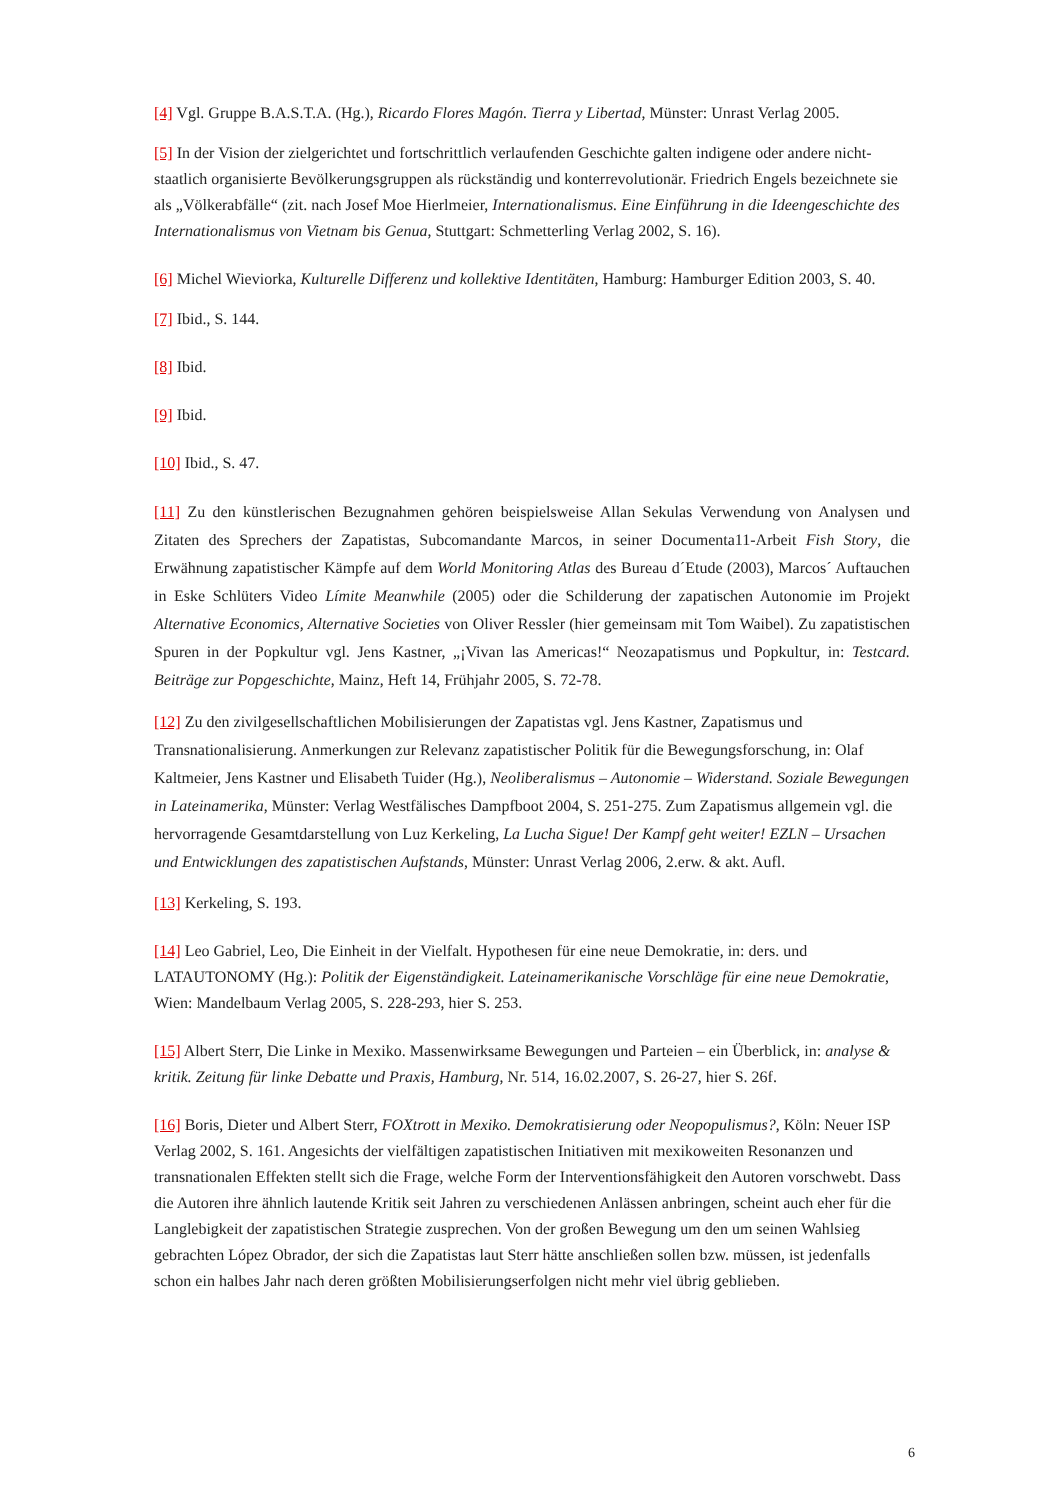[4] Vgl. Gruppe B.A.S.T.A. (Hg.), Ricardo Flores Magón. Tierra y Libertad, Münster: Unrast Verlag 2005.
[5] In der Vision der zielgerichtet und fortschrittlich verlaufenden Geschichte galten indigene oder andere nicht-staatlich organisierte Bevölkerungsgruppen als rückständig und konterrevolutionär. Friedrich Engels bezeichnete sie als „Völkerabfälle“ (zit. nach Josef Moe Hierlmeier, Internationalismus. Eine Einführung in die Ideengeschichte des Internationalismus von Vietnam bis Genua, Stuttgart: Schmetterling Verlag 2002, S. 16).
[6] Michel Wieviorka, Kulturelle Differenz und kollektive Identitäten, Hamburg: Hamburger Edition 2003, S. 40.
[7] Ibid., S. 144.
[8] Ibid.
[9] Ibid.
[10] Ibid., S. 47.
[11] Zu den künstlerischen Bezugnahmen gehören beispielsweise Allan Sekulas Verwendung von Analysen und Zitaten des Sprechers der Zapatistas, Subcomandante Marcos, in seiner Documenta11-Arbeit Fish Story, die Erwähnung zapatistischer Kämpfe auf dem World Monitoring Atlas des Bureau d´Etude (2003), Marcos´ Auftauchen in Eske Schlüters Video Límite Meanwhile (2005) oder die Schilderung der zapatischen Autonomie im Projekt Alternative Economics, Alternative Societies von Oliver Ressler (hier gemeinsam mit Tom Waibel). Zu zapatistischen Spuren in der Popkultur vgl. Jens Kastner, „¡Vivan las Americas!“ Neozapatismus und Popkultur, in: Testcard. Beiträge zur Popgeschichte, Mainz, Heft 14, Frühjahr 2005, S. 72-78.
[12] Zu den zivilgesellschaftlichen Mobilisierungen der Zapatistas vgl. Jens Kastner, Zapatismus und Transnationalisierung. Anmerkungen zur Relevanz zapatistischer Politik für die Bewegungsforschung, in: Olaf Kaltmeier, Jens Kastner und Elisabeth Tuider (Hg.), Neoliberalismus – Autonomie – Widerstand. Soziale Bewegungen in Lateinamerika, Münster: Verlag Westfälisches Dampfboot 2004, S. 251-275. Zum Zapatismus allgemein vgl. die hervorragende Gesamtdarstellung von Luz Kerkeling, La Lucha Sigue! Der Kampf geht weiter! EZLN – Ursachen und Entwicklungen des zapatistischen Aufstands, Münster: Unrast Verlag 2006, 2.erw. & akt. Aufl.
[13] Kerkeling, S. 193.
[14] Leo Gabriel, Leo, Die Einheit in der Vielfalt. Hypothesen für eine neue Demokratie, in: ders. und LATAUTONOMY (Hg.): Politik der Eigenständigkeit. Lateinamerikanische Vorschläge für eine neue Demokratie, Wien: Mandelbaum Verlag 2005, S. 228-293, hier S. 253.
[15] Albert Sterr, Die Linke in Mexiko. Massenwirksame Bewegungen und Parteien – ein Überblick, in: analyse & kritik. Zeitung für linke Debatte und Praxis, Hamburg, Nr. 514, 16.02.2007, S. 26-27, hier S. 26f.
[16] Boris, Dieter und Albert Sterr, FOXtrott in Mexiko. Demokratisierung oder Neopopulismus?, Köln: Neuer ISP Verlag 2002, S. 161. Angesichts der vielfältigen zapatistischen Initiativen mit mexikoweiten Resonanzen und transnationalen Effekten stellt sich die Frage, welche Form der Interventionsfähigkeit den Autoren vorschwebt. Dass die Autoren ihre ähnlich lautende Kritik seit Jahren zu verschiedenen Anlässen anbringen, scheint auch eher für die Langlebigkeit der zapatistischen Strategie zusprechen. Von der großen Bewegung um den um seinen Wahlsieg gebrachten López Obrador, der sich die Zapatistas laut Sterr hätte anschließen sollen bzw. müssen, ist jedenfalls schon ein halbes Jahr nach deren größten Mobilisierungserfolgen nicht mehr viel übrig geblieben.
6